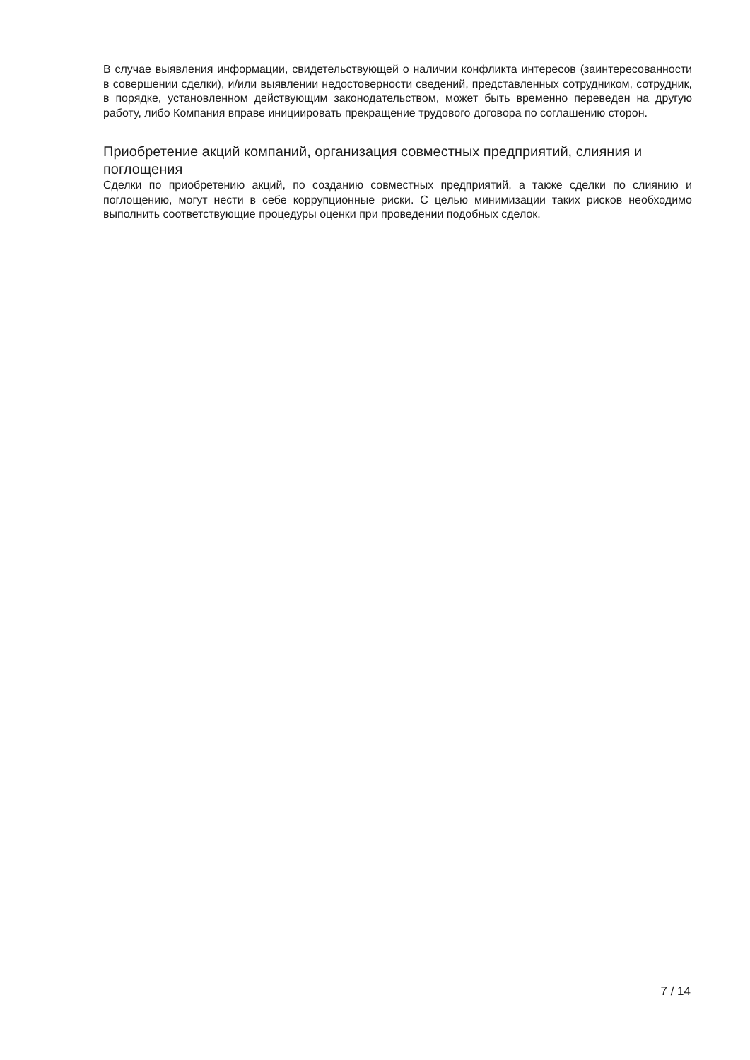В случае выявления информации, свидетельствующей о наличии конфликта интересов (заинтересованности в совершении сделки), и/или выявлении недостоверности сведений, представленных сотрудником, сотрудник, в порядке, установленном действующим законодательством, может быть временно переведен на другую работу, либо Компания вправе инициировать прекращение трудового договора по соглашению сторон.
Приобретение акций компаний, организация совместных предприятий, слияния и поглощения
Сделки по приобретению акций, по созданию совместных предприятий, а также сделки по слиянию и поглощению, могут нести в себе коррупционные риски. С целью минимизации таких рисков необходимо выполнить соответствующие процедуры оценки при проведении подобных сделок.
7 / 14